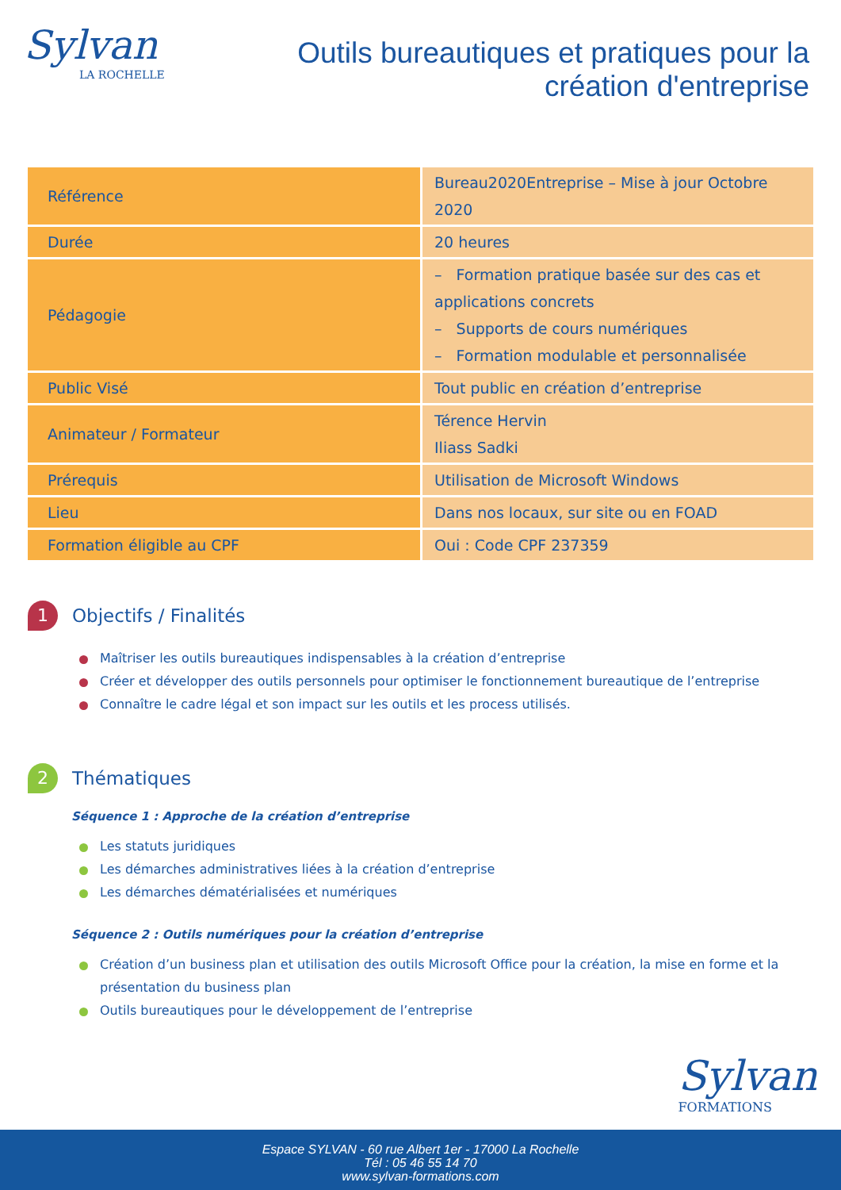Sylvan
LA ROCHELLE
Outils bureautiques et pratiques pour la
création d'entreprise
| Référence | Bureau2020Entreprise – Mise à jour Octobre 2020 |
| Durée | 20 heures |
| Pédagogie | – Formation pratique basée sur des cas et applications concrets – Supports de cours numériques – Formation modulable et personnalisée |
| Public Visé | Tout public en création d’entreprise |
| Animateur / Formateur | Térence Hervin Iliass Sadki |
| Prérequis | Utilisation de Microsoft Windows |
| Lieu | Dans nos locaux, sur site ou en FOAD |
| Formation éligible au CPF | Oui : Code CPF 237359 |
1 Objectifs / Finalités
Maîtriser les outils bureautiques indispensables à la création d’entreprise
Créer et développer des outils personnels pour optimiser le fonctionnement bureautique de l’entreprise
Connaître le cadre légal et son impact sur les outils et les process utilisés.
2 Thématiques
Séquence 1 : Approche de la création d’entreprise
Les statuts juridiques
Les démarches administratives liées à la création d’entreprise
Les démarches dématérialisées et numériques
Séquence 2 : Outils numériques pour la création d’entreprise
Création d’un business plan et utilisation des outils Microsoft Office pour la création, la mise en forme et la présentation du business plan
Outils bureautiques pour le développement de l’entreprise
Sylvan
FORMATIONS
Espace SYLVAN - 60 rue Albert 1er - 17000 La Rochelle
Tél : 05 46 55 14 70
www.sylvan-formations.com